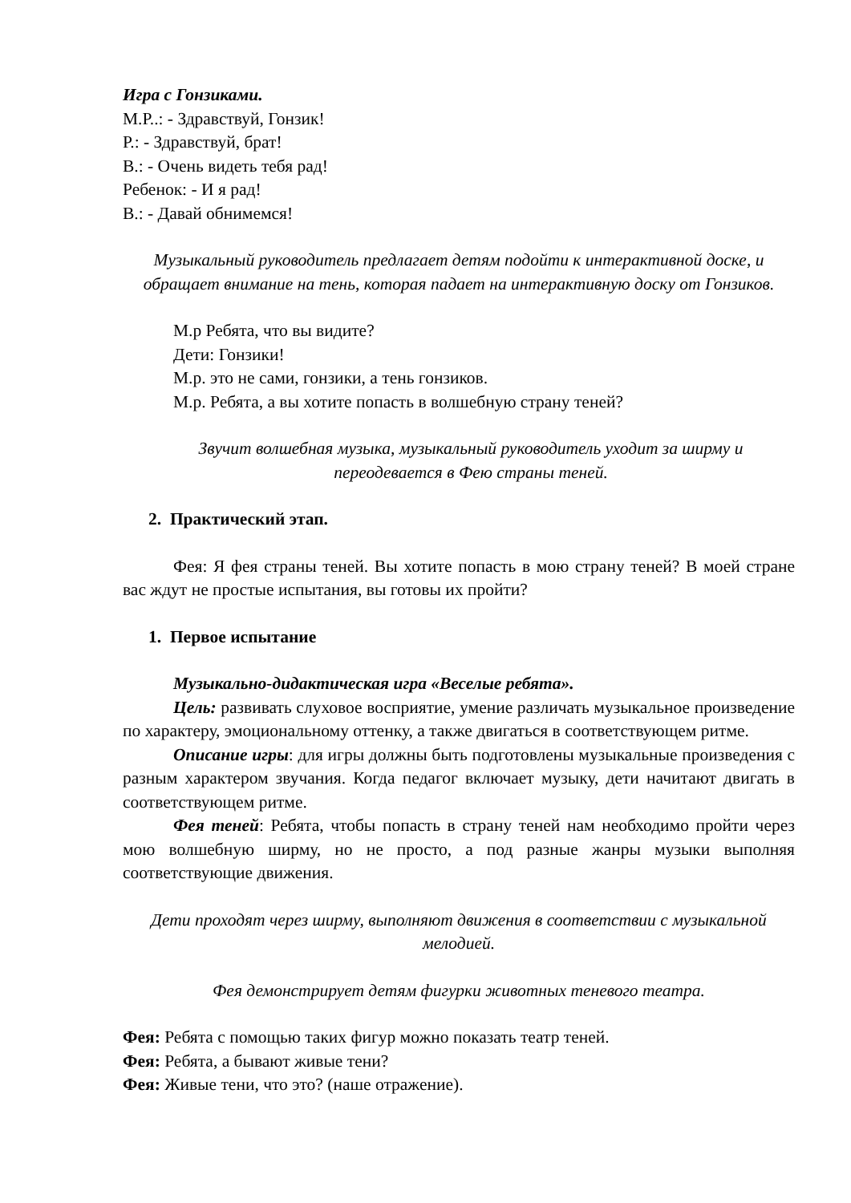Игра с Гонзиками.
М.Р..: - Здравствуй, Гонзик!
Р.: - Здравствуй, брат!
В.: - Очень видеть тебя рад!
Ребенок: - И я рад!
В.: - Давай обнимемся!
Музыкальный руководитель предлагает детям подойти к интерактивной доске, и обращает внимание на тень, которая падает на интерактивную доску от Гонзиков.
М.р Ребята, что вы видите?
Дети: Гонзики!
М.р. это не сами, гонзики, а тень гонзиков.
М.р. Ребята, а вы хотите попасть в волшебную страну теней?
Звучит волшебная музыка, музыкальный руководитель уходит за ширму и переодевается в Фею страны теней.
2. Практический этап.
Фея: Я фея страны теней. Вы хотите попасть в мою страну теней? В моей стране вас ждут не простые испытания, вы готовы их пройти?
1. Первое испытание
Музыкально-дидактическая игра «Веселые ребята».
Цель: развивать слуховое восприятие, умение различать музыкальное произведение по характеру, эмоциональному оттенку, а также двигаться в соответствующем ритме.
Описание игры: для игры должны быть подготовлены музыкальные произведения с разным характером звучания. Когда педагог включает музыку, дети начитают двигать в соответствующем ритме.
Фея теней: Ребята, чтобы попасть в страну теней нам необходимо пройти через мою волшебную ширму, но не просто, а под разные жанры музыки выполняя соответствующие движения.
Дети проходят через ширму, выполняют движения в соответствии с музыкальной мелодией.
Фея демонстрирует детям фигурки животных теневого театра.
Фея: Ребята с помощью таких фигур можно показать театр теней.
Фея: Ребята, а бывают живые тени?
Фея: Живые тени, что это? (наше отражение).